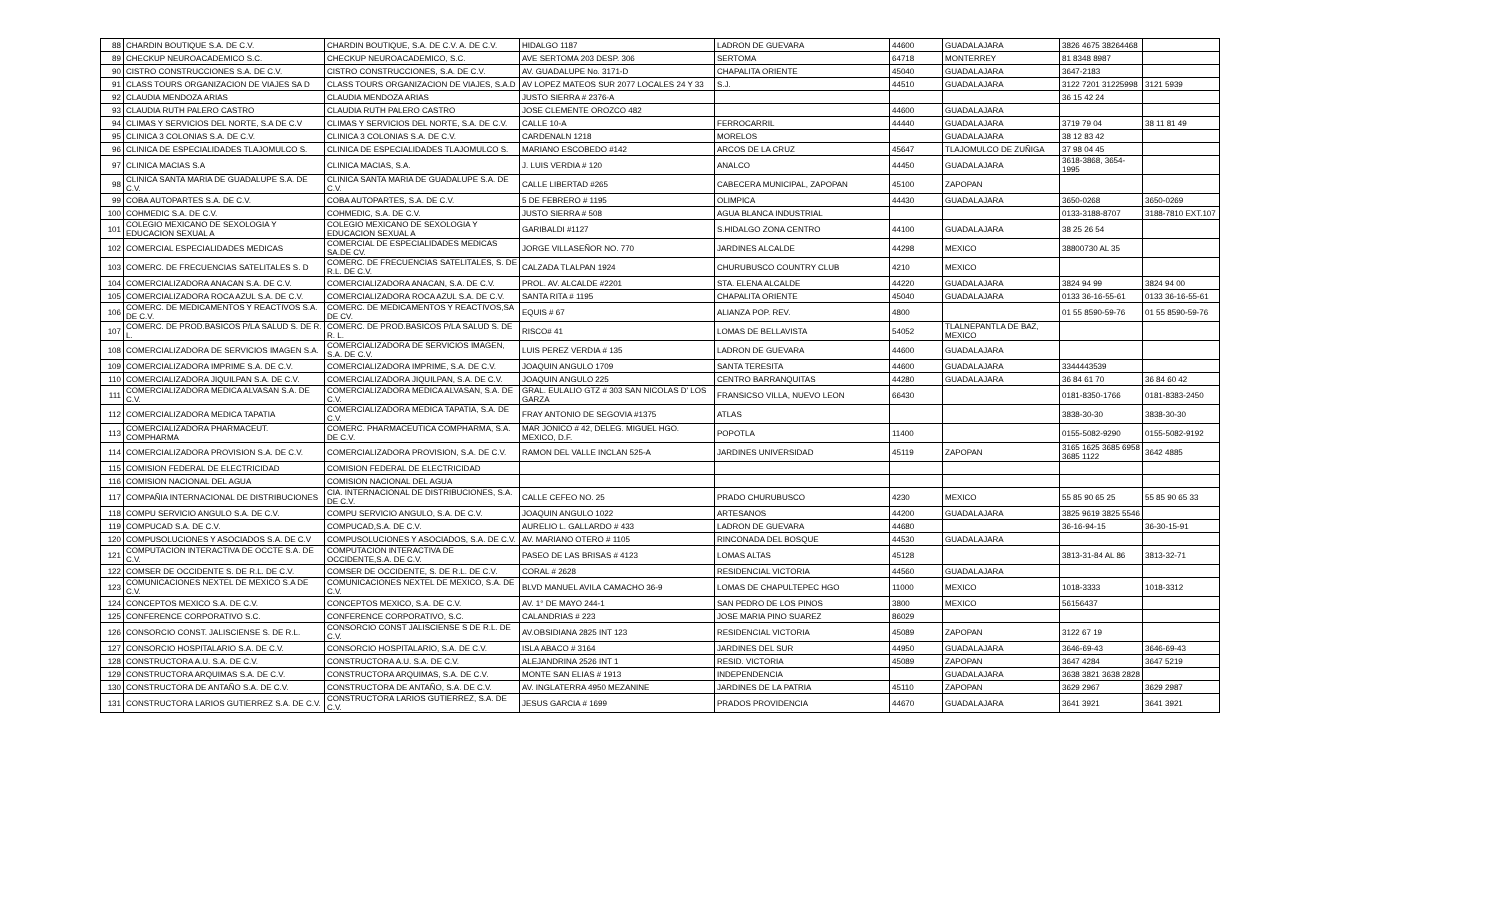| 88 | CHARDIN BOUTIQUE S.A. DE C.V. | CHARDIN BOUTIQUE, S.A. DE C.V. A. DE C.V. | HIDALGO 1187 | LADRON DE GUEVARA | 44600 | GUADALAJARA | 3826 4675 38264468 | |
| 89 | CHECKUP NEUROACADEMICO S.C. | CHECKUP NEUROACADEMICO, S.C. | AVE SERTOMA 203 DESP. 306 | SERTOMA | 64718 | MONTERREY | 81 8348 8987 | |
| 90 | CISTRO CONSTRUCCIONES S.A. DE C.V. | CISTRO CONSTRUCCIONES, S.A. DE C.V. | AV. GUADALUPE No. 3171-D | CHAPALITA ORIENTE | 45040 | GUADALAJARA | 3647-2183 | |
| 91 | CLASS TOURS ORGANIZACION DE VIAJES SA D | CLASS TOURS ORGANIZACION DE VIAJES, S.A.D | AV LOPEZ MATEOS SUR 2077 LOCALES 24 Y 33 | S.J. | 44510 | GUADALAJARA | 3122 7201 31225998 | 3121 5939 |
| 92 | CLAUDIA MENDOZA ARIAS | CLAUDIA MENDOZA ARIAS | JUSTO SIERRA # 2376-A | | | | 36 15 42 24 | |
| 93 | CLAUDIA RUTH PALERO CASTRO | CLAUDIA RUTH PALERO CASTRO | JOSE CLEMENTE OROZCO 482 | | 44600 | GUADALAJARA | | |
| 94 | CLIMAS Y SERVICIOS DEL NORTE, S.A DE C.V | CLIMAS Y SERVICIOS DEL NORTE, S.A. DE C.V. | CALLE 10-A | FERROCARRIL | 44440 | GUADALAJARA | 3719 79 04 | 38 11 81 49 |
| 95 | CLINICA 3 COLONIAS S.A. DE C.V. | CLINICA 3 COLONIAS S.A. DE C.V. | CARDENALN 1218 | MORELOS | | GUADALAJARA | 38 12 83 42 | |
| 96 | CLINICA DE ESPECIALIDADES TLAJOMULCO S. | CLINICA DE ESPECIALIDADES TLAJOMULCO S. | MARIANO ESCOBEDO #142 | ARCOS DE LA CRUZ | 45647 | TLAJOMULCO DE ZUÑIGA | 37 98 04 45 | |
| 97 | CLINICA MACIAS S.A | CLINICA MACIAS, S.A. | J. LUIS VERDIA # 120 | ANALCO | 44450 | GUADALAJARA | 3618-3868, 3654-1995 | |
| 98 | CLINICA SANTA MARIA DE GUADALUPE S.A. DE C.V. | CLINICA SANTA MARIA DE GUADALUPE S.A. DE C.V. | CALLE LIBERTAD #265 | CABECERA MUNICIPAL, ZAPOPAN | 45100 | ZAPOPAN | | |
| 99 | COBA AUTOPARTES S.A. DE C.V. | COBA AUTOPARTES, S.A. DE C.V. | 5 DE FEBRERO # 1195 | OLIMPICA | 44430 | GUADALAJARA | 3650-0268 | 3650-0269 |
| 100 | COHMEDIC S.A. DE C.V. | COHMEDIC, S.A. DE C.V. | JUSTO SIERRA # 508 | AGUA BLANCA INDUSTRIAL | | | 0133-3188-8707 | 3188-7810 EXT.107 |
| 101 | COLEGIO MEXICANO DE SEXOLOGIA Y EDUCACION SEXUAL A | COLEGIO MEXICANO DE SEXOLOGIA Y EDUCACION SEXUAL A | GARIBALDI #1127 | S.HIDALGO ZONA CENTRO | 44100 | GUADALAJARA | 38 25 26 54 | |
| 102 | COMERCIAL ESPECIALIDADES MEDICAS | COMERCIAL DE ESPECIALIDADES MEDICAS SA.DE CV. | JORGE VILLASEÑOR NO. 770 | JARDINES ALCALDE | 44298 | MEXICO | 38800730 AL 35 | |
| 103 | COMERC. DE FRECUENCIAS SATELITALES S. D | COMERC. DE FRECUENCIAS SATELITALES, S. DE R.L. DE C.V. | CALZADA TLALPAN 1924 | CHURUBUSCO COUNTRY CLUB | 4210 | MEXICO | | |
| 104 | COMERCIALIZADORA ANACAN S.A. DE C.V. | COMERCIALIZADORA ANACAN, S.A. DE C.V. | PROL. AV. ALCALDE #2201 | STA. ELENA ALCALDE | 44220 | GUADALAJARA | 3824 94 99 | 3824 94 00 |
| 105 | COMERCIALIZADORA ROCA AZUL S.A. DE C.V. | COMERCIALIZADORA ROCA AZUL S.A. DE C.V. | SANTA RITA # 1195 | CHAPALITA ORIENTE | 45040 | GUADALAJARA | 0133 36-16-55-61 | 0133 36-16-55-61 |
| 106 | COMERC. DE MEDICAMENTOS Y REACTIVOS S.A. DE C.V. | COMERC. DE MEDICAMENTOS Y REACTIVOS,SA DE CV. | EQUIS # 67 | ALIANZA POP. REV. | 4800 | | 01 55 8590-59-76 | 01 55 8590-59-76 |
| 107 | COMERC. DE PROD.BASICOS P/LA SALUD S. DE R. L. | COMERC. DE PROD.BASICOS P/LA SALUD S. DE R. L. | RISCO# 41 | LOMAS DE BELLAVISTA | 54052 | TLALNEPANTLA DE BAZ, MEXICO | | |
| 108 | COMERCIALIZADORA DE SERVICIOS IMAGEN S.A. | COMERCIALIZADORA DE SERVICIOS IMAGEN, S.A. DE C.V. | LUIS PEREZ VERDIA # 135 | LADRON DE GUEVARA | 44600 | GUADALAJARA | | |
| 109 | COMERCIALIZADORA IMPRIME S.A. DE C.V. | COMERCIALIZADORA IMPRIME, S.A. DE C.V. | JOAQUIN ANGULO 1709 | SANTA TERESITA | 44600 | GUADALAJARA | 3344443539 | |
| 110 | COMERCIALIZADORA JIQUILPAN S.A. DE C.V. | COMERCIALIZADORA JIQUILPAN, S.A. DE C.V. | JOAQUIN ANGULO 225 | CENTRO BARRANQUITAS | 44280 | GUADALAJARA | 36 84 61 70 | 36 84 60 42 |
| 111 | COMERCIALIZADORA MEDICA ALVASAN S.A. DE C.V. | COMERCIALIZADORA MEDICA ALVASAN, S.A. DE C.V. | GRAL. EULALIO GTZ # 303 SAN NICOLAS D' LOS GARZA | FRANSICSO VILLA, NUEVO LEON | 66430 | | 0181-8350-1766 | 0181-8383-2450 |
| 112 | COMERCIALIZADORA MEDICA TAPATIA | COMERCIALIZADORA MEDICA TAPATIA, S.A. DE C.V. | FRAY ANTONIO DE SEGOVIA #1375 | ATLAS | | | 3838-30-30 | 3838-30-30 |
| 113 | COMERCIALIZADORA PHARMACEUT. COMPHARMA | COMERC. PHARMACEUTICA COMPHARMA, S.A. DE C.V. | MAR JONICO # 42, DELEG. MIGUEL HGO. MEXICO, D.F. | POPOTLA | 11400 | | 0155-5082-9290 | 0155-5082-9192 |
| 114 | COMERCIALIZADORA PROVISION S.A. DE C.V. | COMERCIALIZADORA PROVISION, S.A. DE C.V. | RAMON DEL VALLE INCLAN 525-A | JARDINES UNIVERSIDAD | 45119 | ZAPOPAN | 3165 1625 3685 6958 3685 1122 | 3642 4885 |
| 115 | COMISION FEDERAL DE ELECTRICIDAD | COMISION FEDERAL DE ELECTRICIDAD | | | | | | |
| 116 | COMISION NACIONAL DEL AGUA | COMISION NACIONAL DEL AGUA | | | | | | |
| 117 | COMPAÑIA INTERNACIONAL DE DISTRIBUCIONES | CIA. INTERNACIONAL DE DISTRIBUCIONES, S.A. DE C.V. | CALLE CEFEO NO. 25 | PRADO CHURUBUSCO | 4230 | MEXICO | 55 85 90 65 25 | 55 85 90 65 33 |
| 118 | COMPU SERVICIO ANGULO S.A. DE C.V. | COMPU SERVICIO ANGULO, S.A. DE C.V. | JOAQUIN ANGULO 1022 | ARTESANOS | 44200 | GUADALAJARA | 3825 9619 3825 5546 | |
| 119 | COMPUCAD S.A. DE C.V. | COMPUCAD,S.A. DE C.V. | AURELIO L. GALLARDO # 433 | LADRON DE GUEVARA | 44680 | | 36-16-94-15 | 36-30-15-91 |
| 120 | COMPUSOLUCIONES Y ASOCIADOS S.A. DE C.V | COMPUSOLUCIONES Y ASOCIADOS, S.A. DE C.V. | AV. MARIANO OTERO # 1105 | RINCONADA DEL BOSQUE | 44530 | GUADALAJARA | | |
| 121 | COMPUTACION INTERACTIVA DE OCCTE S.A. DE C.V. | COMPUTACION INTERACTIVA DE OCCIDENTE,S.A. DE C.V. | PASEO DE LAS BRISAS # 4123 | LOMAS ALTAS | 45128 | | 3813-31-84 AL 86 | 3813-32-71 |
| 122 | COMSER DE OCCIDENTE S. DE R.L. DE C.V. | COMSER DE OCCIDENTE, S. DE R.L. DE C.V. | CORAL # 2628 | RESIDENCIAL VICTORIA | 44560 | GUADALAJARA | | |
| 123 | COMUNICACIONES NEXTEL DE MEXICO S.A DE C.V. | COMUNICACIONES NEXTEL DE MEXICO, S.A. DE C.V. | BLVD MANUEL AVILA CAMACHO 36-9 | LOMAS DE CHAPULTEPEC HGO | 11000 | MEXICO | 1018-3333 | 1018-3312 |
| 124 | CONCEPTOS MEXICO S.A. DE C.V. | CONCEPTOS MEXICO, S.A. DE C.V. | AV. 1° DE MAYO 244-1 | SAN PEDRO DE LOS PINOS | 3800 | MEXICO | 56156437 | |
| 125 | CONFERENCE CORPORATIVO S.C. | CONFERENCE CORPORATIVO, S.C. | CALANDRIAS # 223 | JOSE MARIA PINO SUAREZ | 86029 | | | |
| 126 | CONSORCIO CONST. JALISCIENSE S. DE R.L. | CONSORCIO CONST JALISCIENSE S DE R.L. DE C.V. | AV.OBSIDIANA 2825 INT 123 | RESIDENCIAL VICTORIA | 45089 | ZAPOPAN | 3122 67 19 | |
| 127 | CONSORCIO HOSPITALARIO S.A. DE C.V. | CONSORCIO HOSPITALARIO, S.A. DE C.V. | ISLA ABACO # 3164 | JARDINES DEL SUR | 44950 | GUADALAJARA | 3646-69-43 | 3646-69-43 |
| 128 | CONSTRUCTORA A.U. S.A. DE C.V. | CONSTRUCTORA A.U. S.A. DE C.V. | ALEJANDRINA 2526 INT 1 | RESID. VICTORIA | 45089 | ZAPOPAN | 3647 4284 | 3647 5219 |
| 129 | CONSTRUCTORA ARQUIMAS S.A. DE C.V. | CONSTRUCTORA ARQUIMAS, S.A. DE C.V. | MONTE SAN ELIAS # 1913 | INDEPENDENCIA | | GUADALAJARA | 3638 3821 3638 2828 | |
| 130 | CONSTRUCTORA DE ANTAÑO S.A. DE C.V. | CONSTRUCTORA DE ANTAÑO, S.A. DE C.V. | AV. INGLATERRA 4950 MEZANINE | JARDINES DE LA PATRIA | 45110 | ZAPOPAN | 3629 2967 | 3629 2987 |
| 131 | CONSTRUCTORA LARIOS GUTIERREZ S.A. DE C.V. | CONSTRUCTORA LARIOS GUTIERREZ, S.A. DE C.V. | JESUS GARCIA # 1699 | PRADOS PROVIDENCIA | 44670 | GUADALAJARA | 3641 3921 | 3641 3921 |